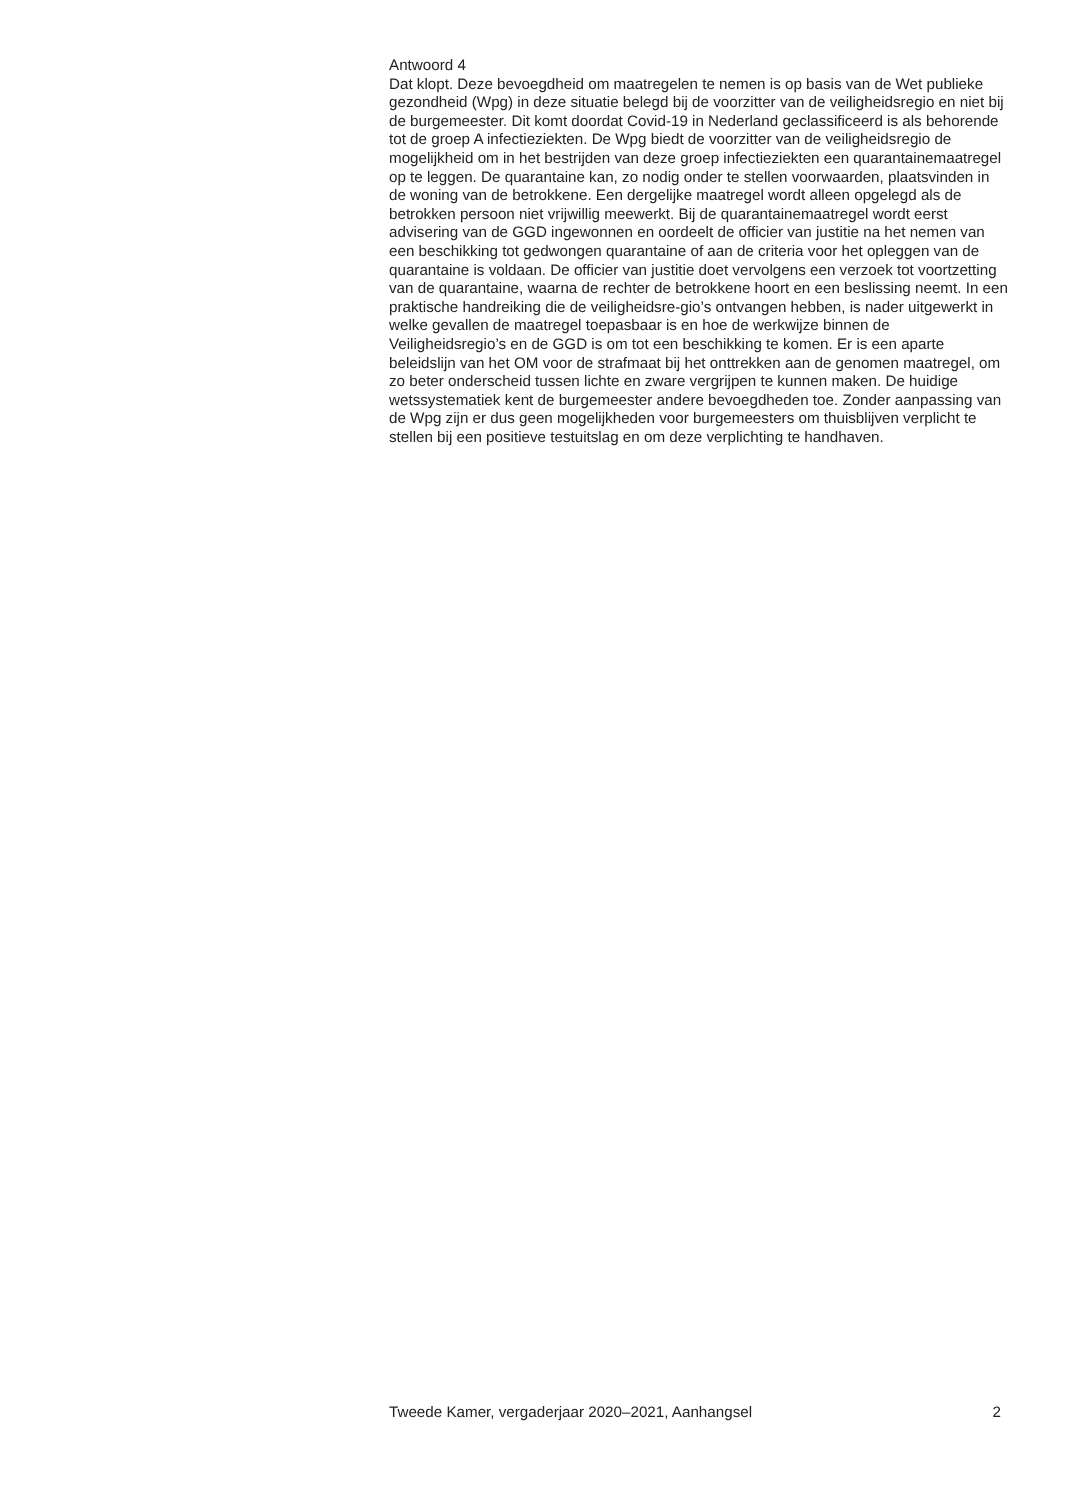Antwoord 4
Dat klopt. Deze bevoegdheid om maatregelen te nemen is op basis van de Wet publieke gezondheid (Wpg) in deze situatie belegd bij de voorzitter van de veiligheidsregio en niet bij de burgemeester. Dit komt doordat Covid-19 in Nederland geclassificeerd is als behorende tot de groep A infectieziekten. De Wpg biedt de voorzitter van de veiligheidsregio de mogelijkheid om in het bestrijden van deze groep infectieziekten een quarantainemaatregel op te leggen. De quarantaine kan, zo nodig onder te stellen voorwaarden, plaatsvinden in de woning van de betrokkene. Een dergelijke maatregel wordt alleen opgelegd als de betrokken persoon niet vrijwillig meewerkt. Bij de quarantainemaatregel wordt eerst advisering van de GGD ingewonnen en oordeelt de officier van justitie na het nemen van een beschikking tot gedwongen quarantaine of aan de criteria voor het opleggen van de quarantaine is voldaan. De officier van justitie doet vervolgens een verzoek tot voortzetting van de quarantaine, waarna de rechter de betrokkene hoort en een beslissing neemt. In een praktische handreiking die de veiligheidsre-gio’s ontvangen hebben, is nader uitgewerkt in welke gevallen de maatregel toepasbaar is en hoe de werkwijze binnen de Veiligheidsregio’s en de GGD is om tot een beschikking te komen. Er is een aparte beleidslijn van het OM voor de strafmaat bij het onttrekken aan de genomen maatregel, om zo beter onderscheid tussen lichte en zware vergrijpen te kunnen maken. De huidige wetssystematiek kent de burgemeester andere bevoegdheden toe. Zonder aanpassing van de Wpg zijn er dus geen mogelijkheden voor burgemeesters om thuisblijven verplicht te stellen bij een positieve testuitslag en om deze verplichting te handhaven.
Tweede Kamer, vergaderjaar 2020–2021, Aanhangsel 2